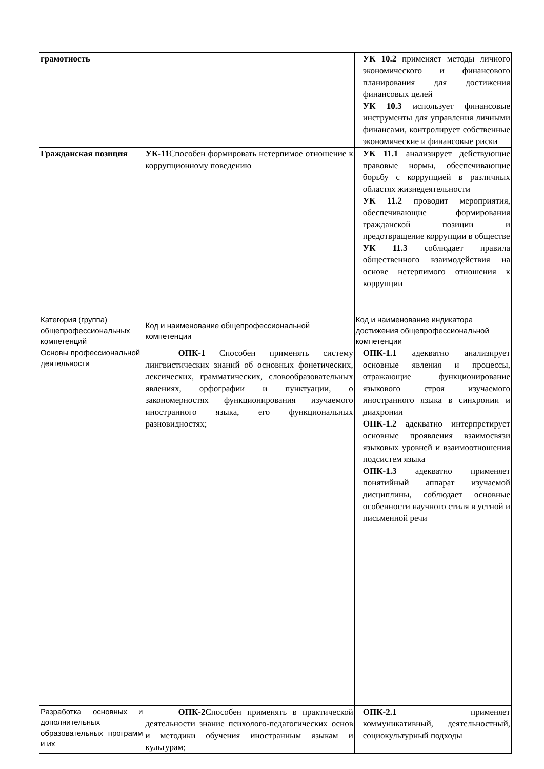| грамотность | | УК 10.2 применяет методы личного экономического и финансового планирования для достижения финансовых целей УК 10.3 использует финансовые инструменты для управления личными финансами, контролирует собственные экономические и финансовые риски |
| Гражданская позиция | УК-11 Способен формировать нетерпимое отношение к коррупционному поведению | УК 11.1 анализирует действующие правовые нормы, обеспечивающие борьбу с коррупцией в различных областях жизнедеятельности УК 11.2 проводит мероприятия, обеспечивающие формирования гражданской позиции и предотвращение коррупции в обществе УК 11.3 соблюдает правила общественного взаимодействия на основе нетерпимого отношения к коррупции |
| Категория (группа) общепрофессиональных компетенций | Код и наименование общепрофессиональной компетенции | Код и наименование индикатора достижения общепрофессиональной компетенции |
| Основы профессиональной деятельности | ОПК-1 Способен применять систему лингвистических знаний об основных фонетических, лексических, грамматических, словообразовательных явлениях, орфографии и пунктуации, о закономерностях функционирования изучаемого иностранного языка, его функциональных разновидностях; | ОПК-1.1 адекватно анализирует основные явления и процессы, отражающие функционирование языкового строя изучаемого иностранного языка в синхронии и диахронии ОПК-1.2 адекватно интерпретирует основные проявления взаимосвязи языковых уровней и взаимоотношения подсистем языка ОПК-1.3 адекватно применяет понятийный аппарат изучаемой дисциплины, соблюдает основные особенности научного стиля в устной и письменной речи |
| Разработка основных и дополнительных образовательных программ и их | ОПК-2 Способен применять в практической деятельности знание психолого-педагогических основ и методики обучения иностранным языкам и культурам; | ОПК-2.1 применяет коммуникативный, деятельностный, социокультурный подходы |